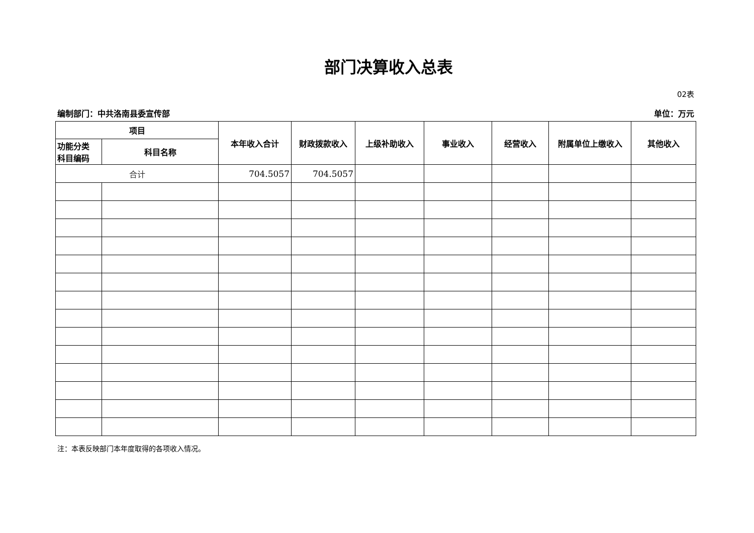部门决算收入总表
02表
编制部门：中共洛南县委宣传部 单位：万元
| 项目 | | 本年收入合计 | 财政拨款收入 | 上级补助收入 | 事业收入 | 经营收入 | 附属单位上缴收入 | 其他收入 |
| --- | --- | --- | --- | --- | --- | --- | --- | --- |
| 功能分类 科目编码 | 科目名称 | | | | | | | |
| 合计 | | 704.5057 | 704.5057 | | | | | |
注：本表反映部门本年度取得的各项收入情况。